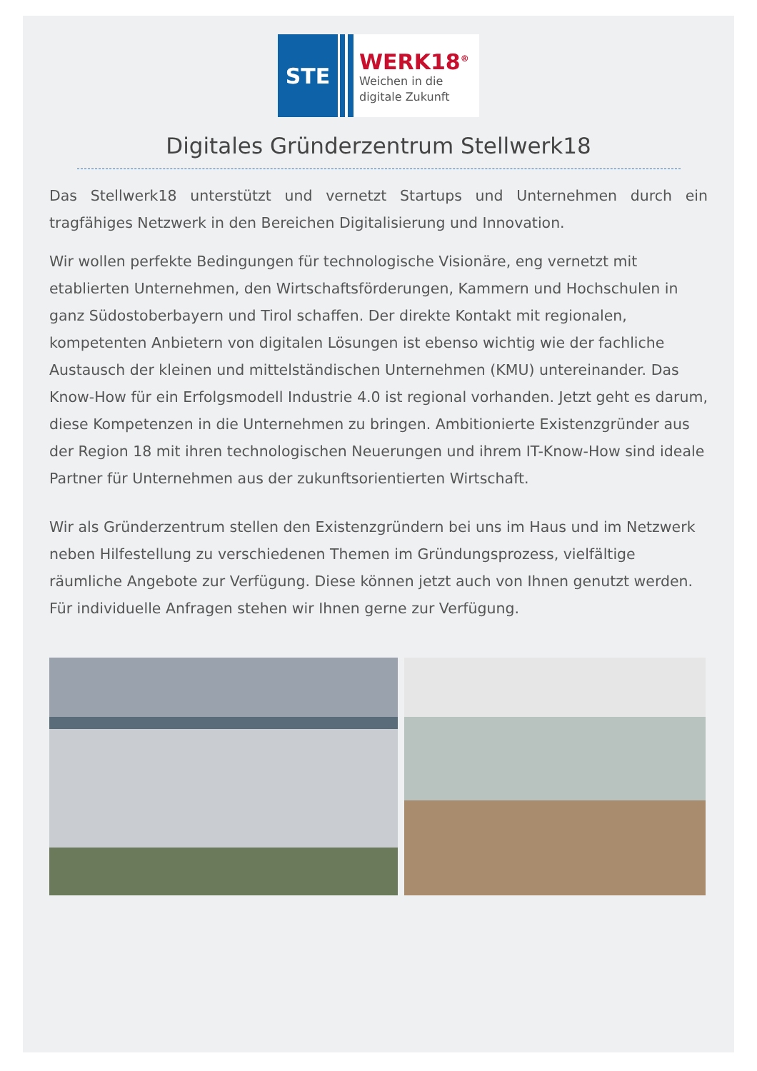STE
WERK18<sup>®</sup>
Weichen in die
digitale Zukunft
Digitales Gründerzentrum Stellwerk18
Das Stellwerk18 unterstützt und vernetzt Startups und Unternehmen durch ein tragfähiges Netzwerk in den Bereichen Digitalisierung und Innovation.
Wir wollen perfekte Bedingungen für technologische Visionäre, eng vernetzt mit etablierten Unternehmen, den Wirtschaftsförderungen, Kammern und Hochschulen in ganz Südostoberbayern und Tirol schaffen. Der direkte Kontakt mit regionalen, kompetenten Anbietern von digitalen Lösungen ist ebenso wichtig wie der fachliche Austausch der kleinen und mittelständischen Unternehmen (KMU) untereinander. Das Know-How für ein Erfolgsmodell Industrie 4.0 ist regional vorhanden. Jetzt geht es darum, diese Kompetenzen in die Unternehmen zu bringen. Ambitionierte Existenzgründer aus der Region 18 mit ihren technologischen Neuerungen und ihrem IT-Know-How sind ideale Partner für Unternehmen aus der zukunftsorientierten Wirtschaft.
Wir als Gründerzentrum stellen den Existenzgründern bei uns im Haus und im Netzwerk neben Hilfestellung zu verschiedenen Themen im Gründungsprozess, vielfältige räumliche Angebote zur Verfügung. Diese können jetzt auch von Ihnen genutzt werden. Für individuelle Anfragen stehen wir Ihnen gerne zur Verfügung.